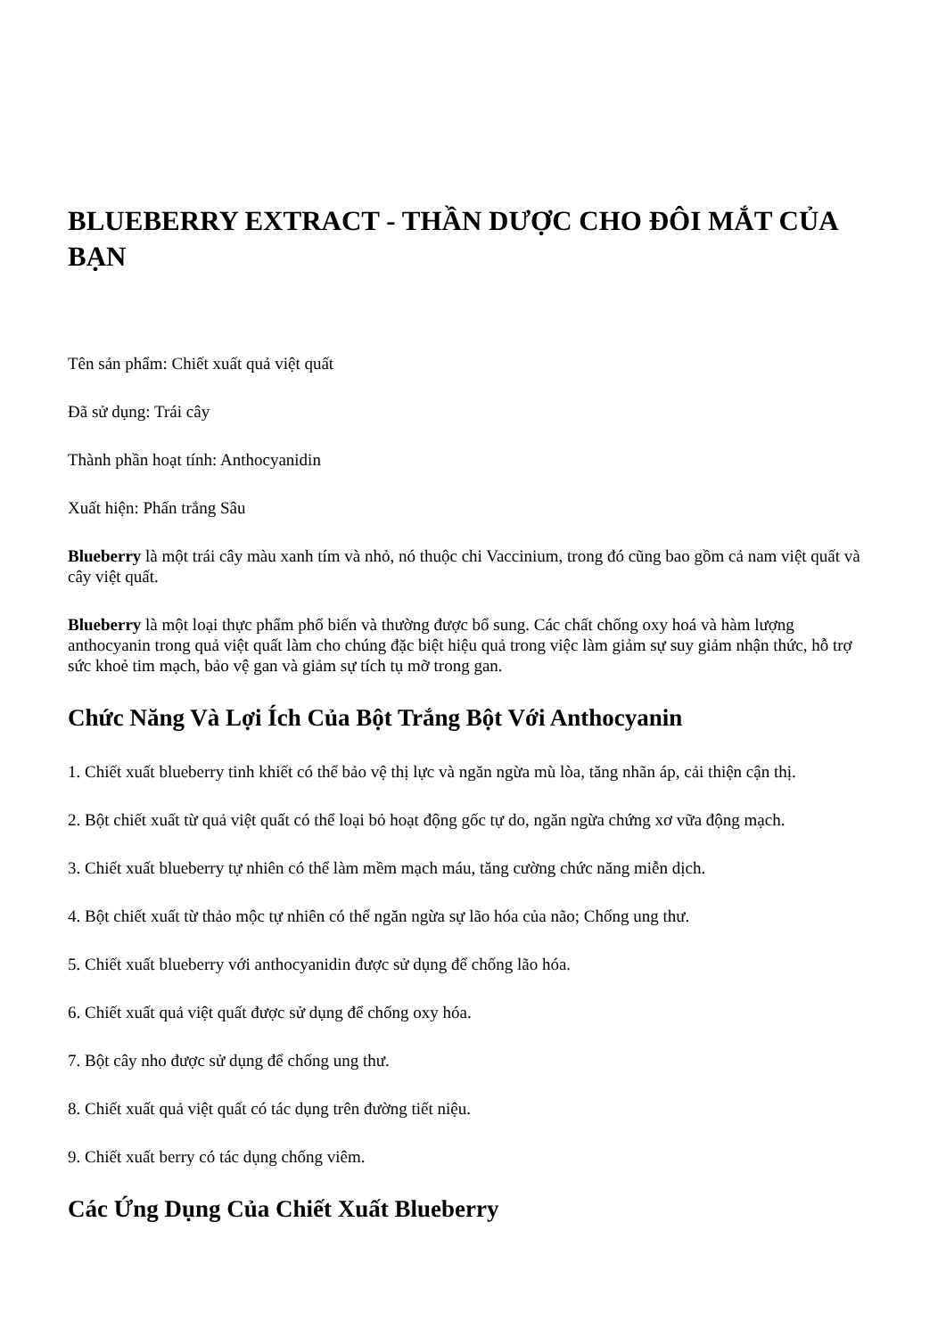BLUEBERRY EXTRACT - THẦN DƯỢC CHO ĐÔI MẮT CỦA BẠN
Tên sản phẩm: Chiết xuất quả việt quất
Đã sử dụng: Trái cây
Thành phần hoạt tính: Anthocyanidin
Xuất hiện: Phấn trắng Sâu
Blueberry là một trái cây màu xanh tím và nhỏ, nó thuộc chi Vaccinium, trong đó cũng bao gồm cả nam việt quất và cây việt quất.
Blueberry là một loại thực phẩm phổ biến và thường được bổ sung. Các chất chống oxy hoá và hàm lượng anthocyanin trong quả việt quất làm cho chúng đặc biệt hiệu quả trong việc làm giảm sự suy giảm nhận thức, hỗ trợ sức khoẻ tim mạch, bảo vệ gan và giảm sự tích tụ mỡ trong gan.
Chức Năng Và Lợi Ích Của Bột Trắng Bột Với Anthocyanin
1. Chiết xuất blueberry tinh khiết có thể bảo vệ thị lực và ngăn ngừa mù lòa, tăng nhãn áp, cải thiện cận thị.
2. Bột chiết xuất từ quả việt quất có thể loại bỏ hoạt động gốc tự do, ngăn ngừa chứng xơ vữa động mạch.
3. Chiết xuất blueberry tự nhiên có thể làm mềm mạch máu, tăng cường chức năng miễn dịch.
4. Bột chiết xuất từ thảo mộc tự nhiên có thể ngăn ngừa sự lão hóa của não; Chống ung thư.
5. Chiết xuất blueberry với anthocyanidin được sử dụng để chống lão hóa.
6. Chiết xuất quả việt quất được sử dụng để chống oxy hóa.
7. Bột cây nho được sử dụng để chống ung thư.
8. Chiết xuất quả việt quất có tác dụng trên đường tiết niệu.
9. Chiết xuất berry có tác dụng chống viêm.
Các Ứng Dụng Của Chiết Xuất Blueberry